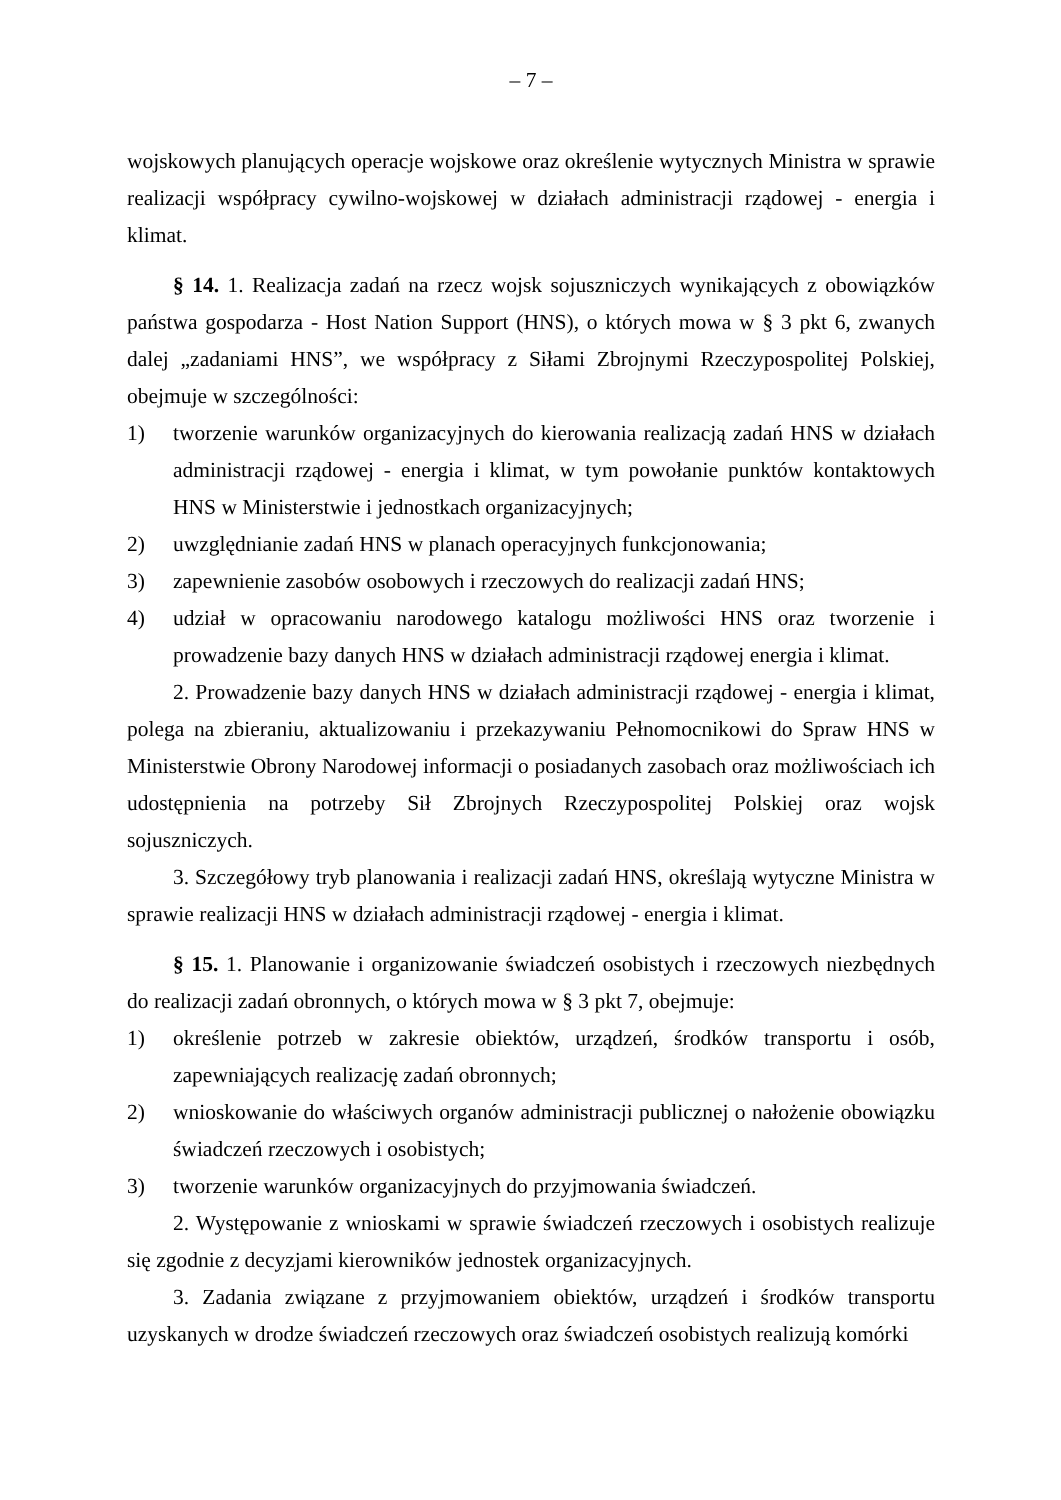– 7 –
wojskowych planujących operacje wojskowe oraz określenie wytycznych Ministra w sprawie realizacji współpracy cywilno-wojskowej w działach administracji rządowej - energia i klimat.
§ 14. 1. Realizacja zadań na rzecz wojsk sojuszniczych wynikających z obowiązków państwa gospodarza - Host Nation Support (HNS), o których mowa w § 3 pkt 6, zwanych dalej „zadaniami HNS”, we współpracy z Siłami Zbrojnymi Rzeczypospolitej Polskiej, obejmuje w szczególności:
1) tworzenie warunków organizacyjnych do kierowania realizacją zadań HNS w działach administracji rządowej - energia i klimat, w tym powołanie punktów kontaktowych HNS w Ministerstwie i jednostkach organizacyjnych;
2) uwzględnianie zadań HNS w planach operacyjnych funkcjonowania;
3) zapewnienie zasobów osobowych i rzeczowych do realizacji zadań HNS;
4) udział w opracowaniu narodowego katalogu możliwości HNS oraz tworzenie i prowadzenie bazy danych HNS w działach administracji rządowej energia i klimat.
2. Prowadzenie bazy danych HNS w działach administracji rządowej - energia i klimat, polega na zbieraniu, aktualizowaniu i przekazywaniu Pełnomocnikowi do Spraw HNS w Ministerstwie Obrony Narodowej informacji o posiadanych zasobach oraz możliwościach ich udostępnienia na potrzeby Sił Zbrojnych Rzeczypospolitej Polskiej oraz wojsk sojuszniczych.
3. Szczegółowy tryb planowania i realizacji zadań HNS, określają wytyczne Ministra w sprawie realizacji HNS w działach administracji rządowej - energia i klimat.
§ 15. 1. Planowanie i organizowanie świadczeń osobistych i rzeczowych niezbędnych do realizacji zadań obronnych, o których mowa w § 3 pkt 7, obejmuje:
1) określenie potrzeb w zakresie obiektów, urządzeń, środków transportu i osób, zapewniających realizację zadań obronnych;
2) wnioskowanie do właściwych organów administracji publicznej o nałożenie obowiązku świadczeń rzeczowych i osobistych;
3) tworzenie warunków organizacyjnych do przyjmowania świadczeń.
2. Występowanie z wnioskami w sprawie świadczeń rzeczowych i osobistych realizuje się zgodnie z decyzjami kierowników jednostek organizacyjnych.
3. Zadania związane z przyjmowaniem obiektów, urządzeń i środków transportu uzyskanych w drodze świadczeń rzeczowych oraz świadczeń osobistych realizują komórki